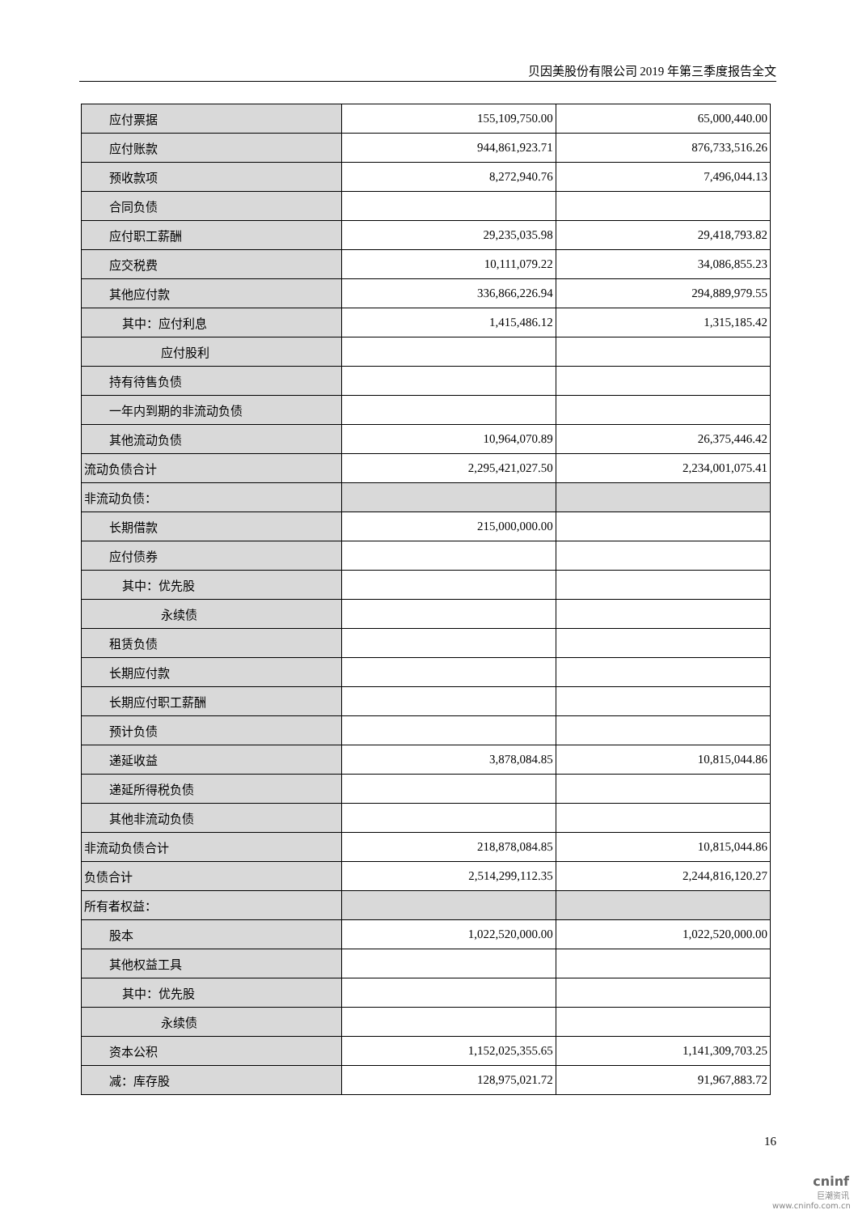贝因美股份有限公司 2019 年第三季度报告全文
| 应付票据 | 155,109,750.00 | 65,000,440.00 |
| 应付账款 | 944,861,923.71 | 876,733,516.26 |
| 预收款项 | 8,272,940.76 | 7,496,044.13 |
| 合同负债 | | |
| 应付职工薪酬 | 29,235,035.98 | 29,418,793.82 |
| 应交税费 | 10,111,079.22 | 34,086,855.23 |
| 其他应付款 | 336,866,226.94 | 294,889,979.55 |
| 其中：应付利息 | 1,415,486.12 | 1,315,185.42 |
| 应付股利 | | |
| 持有待售负债 | | |
| 一年内到期的非流动负债 | | |
| 其他流动负债 | 10,964,070.89 | 26,375,446.42 |
| 流动负债合计 | 2,295,421,027.50 | 2,234,001,075.41 |
| 非流动负债： | | |
| 长期借款 | 215,000,000.00 | |
| 应付债券 | | |
| 其中：优先股 | | |
| 永续债 | | |
| 租赁负债 | | |
| 长期应付款 | | |
| 长期应付职工薪酬 | | |
| 预计负债 | | |
| 递延收益 | 3,878,084.85 | 10,815,044.86 |
| 递延所得税负债 | | |
| 其他非流动负债 | | |
| 非流动负债合计 | 218,878,084.85 | 10,815,044.86 |
| 负债合计 | 2,514,299,112.35 | 2,244,816,120.27 |
| 所有者权益： | | |
| 股本 | 1,022,520,000.00 | 1,022,520,000.00 |
| 其他权益工具 | | |
| 其中：优先股 | | |
| 永续债 | | |
| 资本公积 | 1,152,025,355.65 | 1,141,309,703.25 |
| 减：库存股 | 128,975,021.72 | 91,967,883.72 |
16
cninf
巨潮资讯
www.cninfo.com.cn